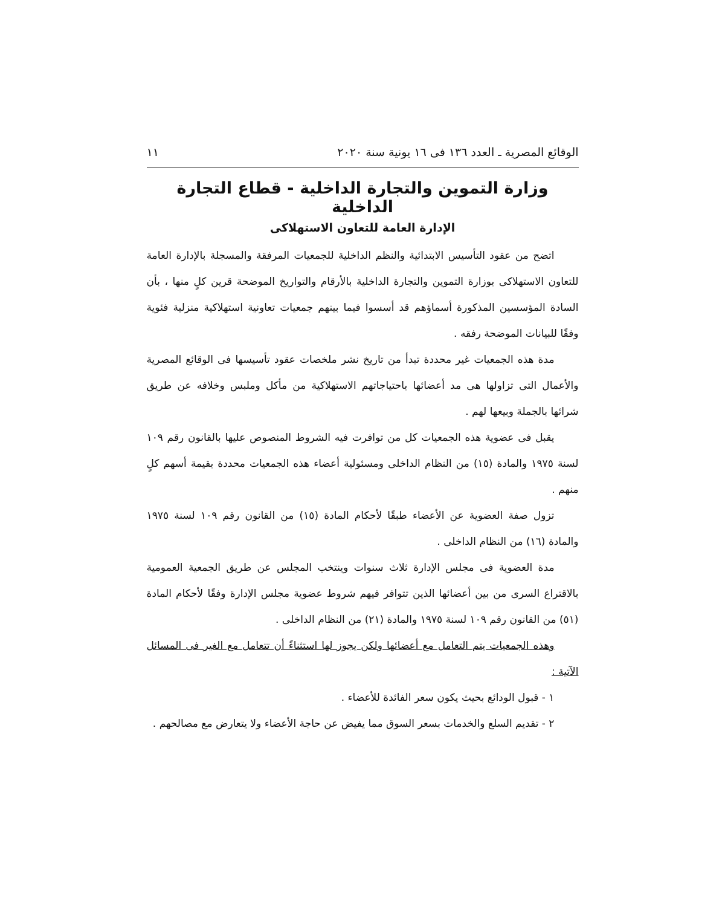الوقائع المصرية ـ العدد ١٣٦ فى ١٦ يونية سنة ٢٠٢٠ ١١
وزارة التموين والتجارة الداخلية - قطاع التجارة الداخلية
الإدارة العامة للتعاون الاستهلاكى
اتضح من عقود التأسيس الابتدائية والنظم الداخلية للجمعيات المرفقة والمسجلة بالإدارة العامة للتعاون الاستهلاكى بوزارة التموين والتجارة الداخلية بالأرقام والتواريخ الموضحة قرين كلٍ منها ، بأن السادة المؤسسين المذكورة أسماؤهم قد أسسوا فيما بينهم جمعيات تعاونية استهلاكية منزلية فئوية وفقًا للبيانات الموضحة رفقه .
مدة هذه الجمعيات غير محددة تبدأ من تاريخ نشر ملخصات عقود تأسيسها فى الوقائع المصرية والأعمال التى تزاولها هى مد أعضائها باحتياجاتهم الاستهلاكية من مأكل وملبس وخلافه عن طريق شرائها بالجملة وبيعها لهم .
يقبل فى عضوية هذه الجمعيات كل من توافرت فيه الشروط المنصوص عليها بالقانون رقم ١٠٩ لسنة ١٩٧٥ والمادة (١٥) من النظام الداخلى ومسئولية أعضاء هذه الجمعيات محددة بقيمة أسهم كلٍ منهم .
تزول صفة العضوية عن الأعضاء طبقًا لأحكام المادة (١٥) من القانون رقم ١٠٩ لسنة ١٩٧٥ والمادة (١٦) من النظام الداخلى .
مدة العضوية فى مجلس الإدارة ثلاث سنوات وينتخب المجلس عن طريق الجمعية العمومية بالاقتراع السرى من بين أعضائها الذين تتوافر فيهم شروط عضوية مجلس الإدارة وفقًا لأحكام المادة (٥١) من القانون رقم ١٠٩ لسنة ١٩٧٥ والمادة (٢١) من النظام الداخلى .
وهذه الجمعيات يتم التعامل مع أعضائها ولكن يجوز لها استثناءً أن تتعامل مع الغير فى المسائل الآتية :
١ - قبول الودائع بحيث يكون سعر الفائدة للأعضاء .
٢ - تقديم السلع والخدمات بسعر السوق مما يفيض عن حاجة الأعضاء ولا يتعارض مع مصالحهم .